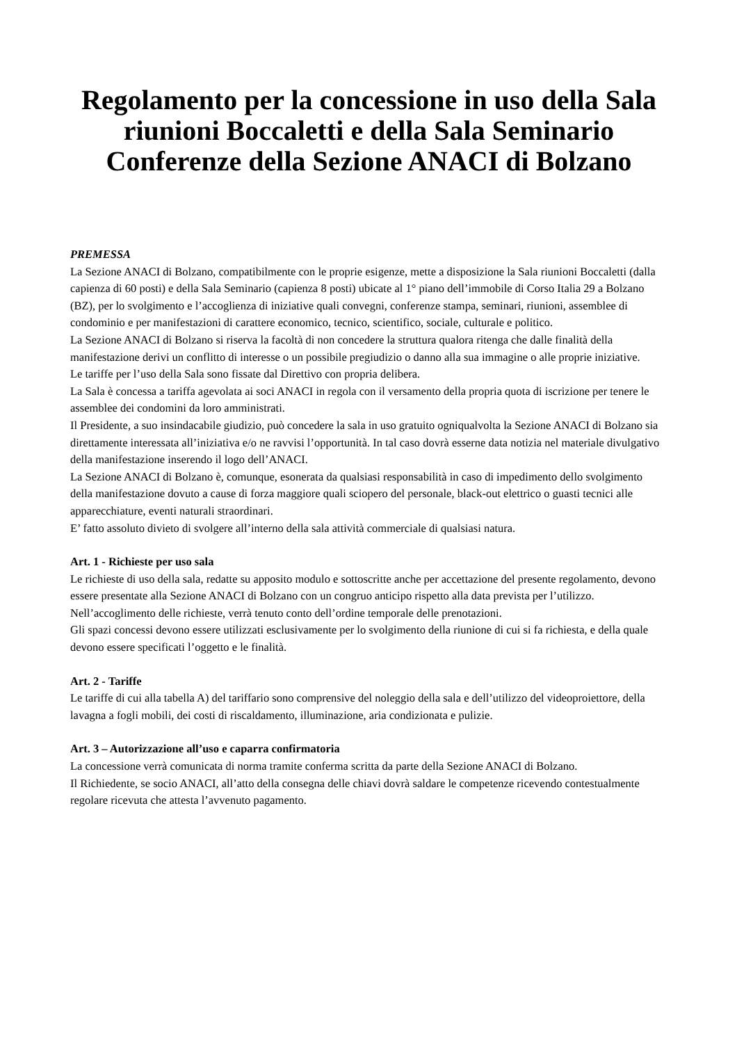Regolamento per la concessione in uso della Sala riunioni Boccaletti e della Sala Seminario Conferenze della Sezione ANACI di Bolzano
PREMESSA
La Sezione ANACI di Bolzano, compatibilmente con le proprie esigenze, mette a disposizione la Sala riunioni Boccaletti (dalla capienza di 60 posti) e della Sala Seminario (capienza 8 posti) ubicate al 1° piano dell’immobile di Corso Italia 29 a Bolzano (BZ), per lo svolgimento e l’accoglienza di iniziative quali convegni, conferenze stampa, seminari, riunioni, assemblee di condominio e per manifestazioni di carattere economico, tecnico, scientifico, sociale, culturale e politico.
La Sezione ANACI di Bolzano si riserva la facoltà di non concedere la struttura qualora ritenga che dalle finalità della manifestazione derivi un conflitto di interesse o un possibile pregiudizio o danno alla sua immagine o alle proprie iniziative.
Le tariffe per l’uso della Sala sono fissate dal Direttivo con propria delibera.
La Sala è concessa a tariffa agevolata ai soci ANACI in regola con il versamento della propria quota di iscrizione per tenere le assemblee dei condomini da loro amministrati.
Il Presidente, a suo insindacabile giudizio, può concedere la sala in uso gratuito ogniqualvolta la Sezione ANACI di Bolzano sia direttamente interessata all’iniziativa e/o ne ravvisi l’opportunità. In tal caso dovrà esserne data notizia nel materiale divulgativo della manifestazione inserendo il logo dell’ANACI.
La Sezione ANACI di Bolzano è, comunque, esonerata da qualsiasi responsabilità in caso di impedimento dello svolgimento della manifestazione dovuto a cause di forza maggiore quali sciopero del personale, black-out elettrico o guasti tecnici alle apparecchiature, eventi naturali straordinari.
E’ fatto assoluto divieto di svolgere all’interno della sala attività commerciale di qualsiasi natura.
Art. 1 - Richieste per uso sala
Le richieste di uso della sala, redatte su apposito modulo e sottoscritte anche per accettazione del presente regolamento, devono essere presentate alla Sezione ANACI di Bolzano con un congruo anticipo rispetto alla data prevista per l’utilizzo.
Nell’accoglimento delle richieste, verrà tenuto conto dell’ordine temporale delle prenotazioni.
Gli spazi concessi devono essere utilizzati esclusivamente per lo svolgimento della riunione di cui si fa richiesta, e della quale devono essere specificati l’oggetto e le finalità.
Art. 2 - Tariffe
Le tariffe di cui alla tabella A) del tariffario sono comprensive del noleggio della sala e dell’utilizzo del videoproiettore, della lavagna a fogli mobili, dei costi di riscaldamento, illuminazione, aria condizionata e pulizie.
Art. 3 – Autorizzazione all’uso e caparra confirmatoria
La concessione verrà comunicata di norma tramite conferma scritta da parte della Sezione ANACI di Bolzano.
Il Richiedente, se socio ANACI, all’atto della consegna delle chiavi dovrà saldare le competenze ricevendo contestualmente regolare ricevuta che attesta l’avvenuto pagamento.